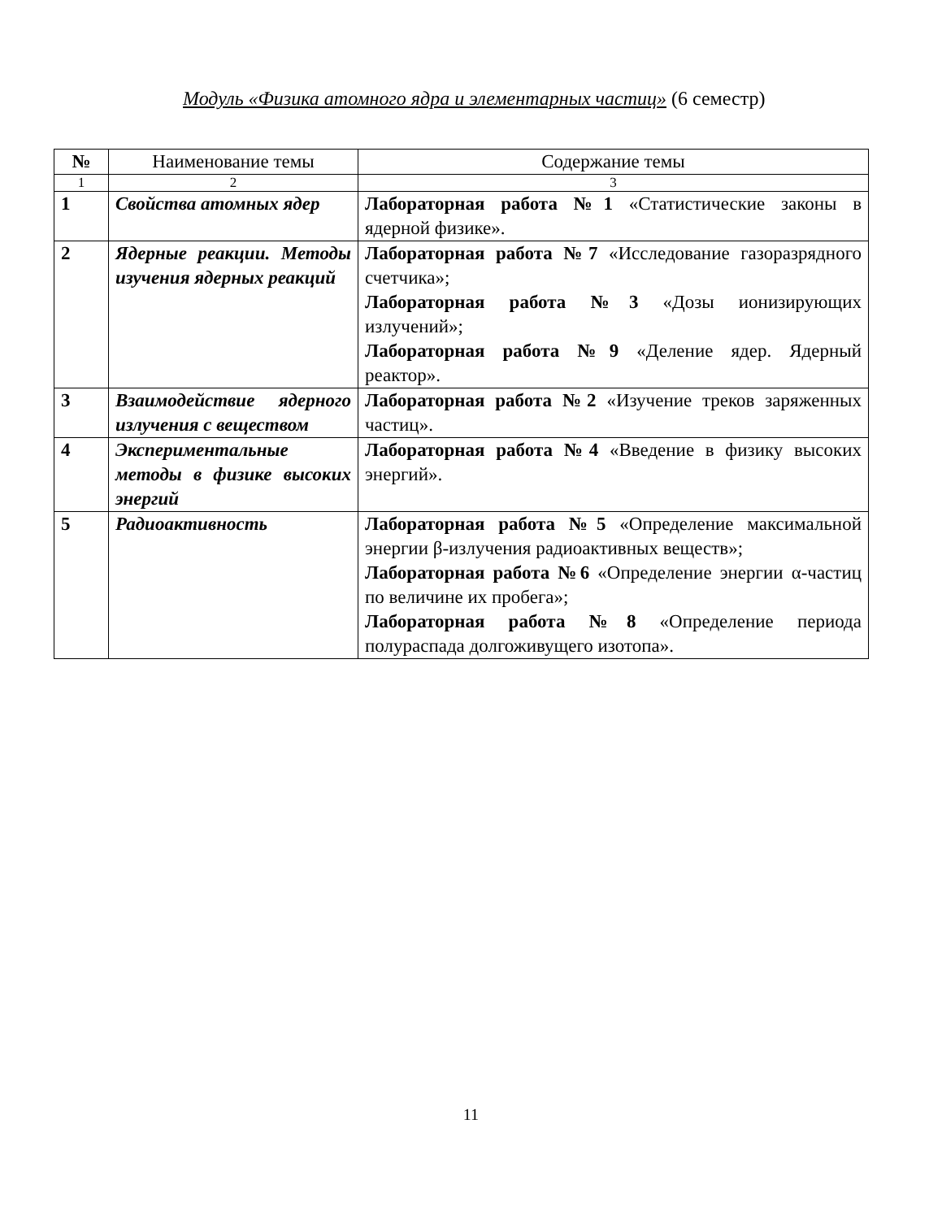Модуль «Физика атомного ядра и элементарных частиц» (6 семестр)
| № | Наименование темы | Содержание темы |
| --- | --- | --- |
| 1 | 2 | 3 |
| 1 | Свойства атомных ядер | Лабораторная работа №1 «Статистические законы в ядерной физике». |
| 2 | Ядерные реакции. Методы изучения ядерных реакций | Лабораторная работа №7 «Исследование газоразрядного счетчика»; Лабораторная работа №3 «Дозы ионизирующих излучений»; Лабораторная работа №9 «Деление ядер. Ядерный реактор». |
| 3 | Взаимодействие ядерного излучения с веществом | Лабораторная работа №2 «Изучение треков заряженных частиц». |
| 4 | Экспериментальные методы в физике высоких энергий | Лабораторная работа №4 «Введение в физику высоких энергий». |
| 5 | Радиоактивность | Лабораторная работа №5 «Определение максимальной энергии β-излучения радиоактивных веществ»; Лабораторная работа №6 «Определение энергии α-частиц по величине их пробега»; Лабораторная работа №8 «Определение периода полураспада долгоживущего изотопа». |
11